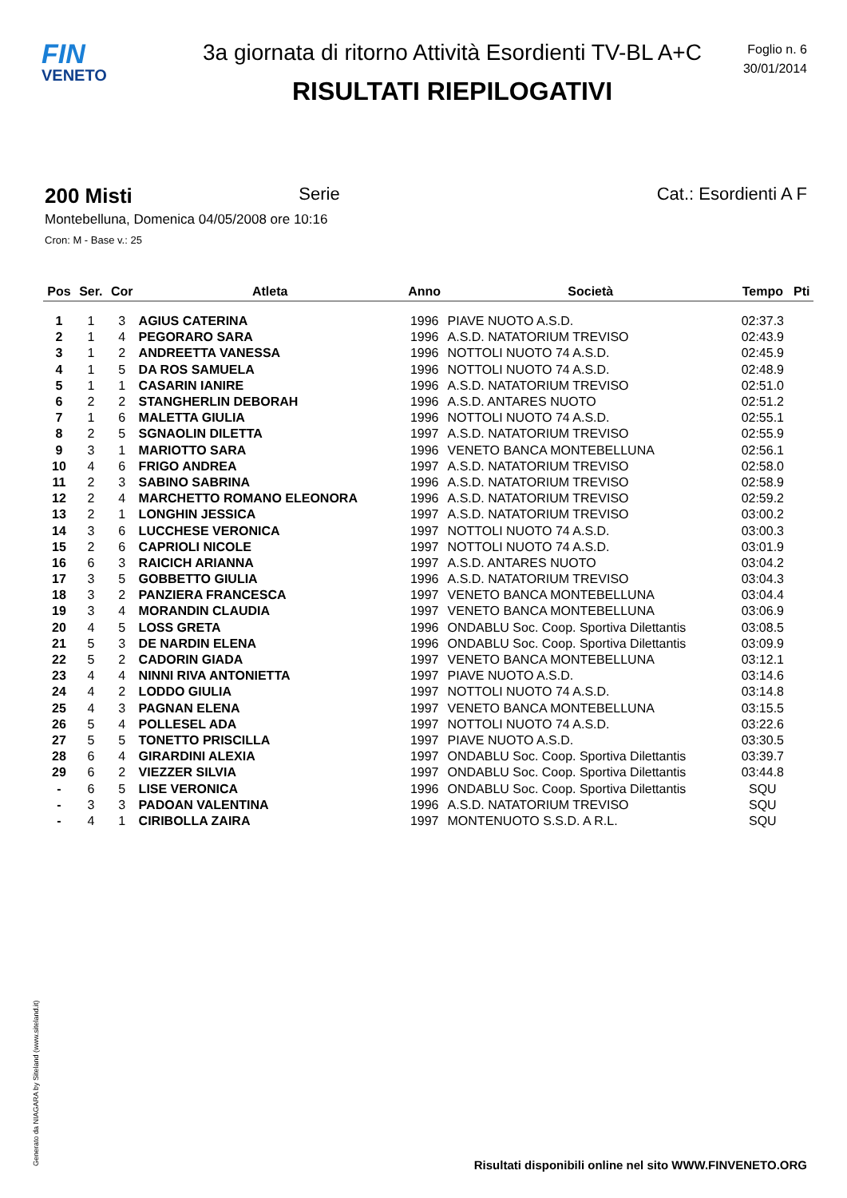FIN
VENETO
3a giornata di ritorno Attività Esordienti TV-BL A+C
RISULTATI RIEPILOGATIVI
Foglio n. 6
30/01/2014
200 Misti Serie Cat.: Esordienti A F
Montebelluna, Domenica 04/05/2008 ore 10:16
Cron: M - Base v.: 25
| Pos | Ser. | Cor | Atleta | Anno | Società | Tempo | Pti |
| --- | --- | --- | --- | --- | --- | --- | --- |
| 1 | 1 | 3 | AGIUS CATERINA | 1996 | PIAVE NUOTO A.S.D. | 02:37.3 | |
| 2 | 1 | 4 | PEGORARO SARA | 1996 | A.S.D. NATATORIUM TREVISO | 02:43.9 | |
| 3 | 1 | 2 | ANDREETTA VANESSA | 1996 | NOTTOLI NUOTO 74 A.S.D. | 02:45.9 | |
| 4 | 1 | 5 | DA ROS SAMUELA | 1996 | NOTTOLI NUOTO 74 A.S.D. | 02:48.9 | |
| 5 | 1 | 1 | CASARIN IANIRE | 1996 | A.S.D. NATATORIUM TREVISO | 02:51.0 | |
| 6 | 2 | 2 | STANGHERLIN DEBORAH | 1996 | A.S.D. ANTARES NUOTO | 02:51.2 | |
| 7 | 1 | 6 | MALETTA GIULIA | 1996 | NOTTOLI NUOTO 74 A.S.D. | 02:55.1 | |
| 8 | 2 | 5 | SGNAOLIN DILETTA | 1997 | A.S.D. NATATORIUM TREVISO | 02:55.9 | |
| 9 | 3 | 1 | MARIOTTO SARA | 1996 | VENETO BANCA MONTEBELLUNA | 02:56.1 | |
| 10 | 4 | 6 | FRIGO ANDREA | 1997 | A.S.D. NATATORIUM TREVISO | 02:58.0 | |
| 11 | 2 | 3 | SABINO SABRINA | 1996 | A.S.D. NATATORIUM TREVISO | 02:58.9 | |
| 12 | 2 | 4 | MARCHETTO ROMANO ELEONORA | 1996 | A.S.D. NATATORIUM TREVISO | 02:59.2 | |
| 13 | 2 | 1 | LONGHIN JESSICA | 1997 | A.S.D. NATATORIUM TREVISO | 03:00.2 | |
| 14 | 3 | 6 | LUCCHESE VERONICA | 1997 | NOTTOLI NUOTO 74 A.S.D. | 03:00.3 | |
| 15 | 2 | 6 | CAPRIOLI NICOLE | 1997 | NOTTOLI NUOTO 74 A.S.D. | 03:01.9 | |
| 16 | 6 | 3 | RAICICH ARIANNA | 1997 | A.S.D. ANTARES NUOTO | 03:04.2 | |
| 17 | 3 | 5 | GOBBETTO GIULIA | 1996 | A.S.D. NATATORIUM TREVISO | 03:04.3 | |
| 18 | 3 | 2 | PANZIERA FRANCESCA | 1997 | VENETO BANCA MONTEBELLUNA | 03:04.4 | |
| 19 | 3 | 4 | MORANDIN CLAUDIA | 1997 | VENETO BANCA MONTEBELLUNA | 03:06.9 | |
| 20 | 4 | 5 | LOSS GRETA | 1996 | ONDABLU Soc. Coop. Sportiva Dilettantis | 03:08.5 | |
| 21 | 5 | 3 | DE NARDIN ELENA | 1996 | ONDABLU Soc. Coop. Sportiva Dilettantis | 03:09.9 | |
| 22 | 5 | 2 | CADORIN GIADA | 1997 | VENETO BANCA MONTEBELLUNA | 03:12.1 | |
| 23 | 4 | 4 | NINNI RIVA ANTONIETTA | 1997 | PIAVE NUOTO A.S.D. | 03:14.6 | |
| 24 | 4 | 2 | LODDO GIULIA | 1997 | NOTTOLI NUOTO 74 A.S.D. | 03:14.8 | |
| 25 | 4 | 3 | PAGNAN ELENA | 1997 | VENETO BANCA MONTEBELLUNA | 03:15.5 | |
| 26 | 5 | 4 | POLLESEL ADA | 1997 | NOTTOLI NUOTO 74 A.S.D. | 03:22.6 | |
| 27 | 5 | 5 | TONETTO PRISCILLA | 1997 | PIAVE NUOTO A.S.D. | 03:30.5 | |
| 28 | 6 | 4 | GIRARDINI ALEXIA | 1997 | ONDABLU Soc. Coop. Sportiva Dilettantis | 03:39.7 | |
| 29 | 6 | 2 | VIEZZER SILVIA | 1997 | ONDABLU Soc. Coop. Sportiva Dilettantis | 03:44.8 | |
| - | 6 | 5 | LISE VERONICA | 1996 | ONDABLU Soc. Coop. Sportiva Dilettantis | SQU | |
| - | 3 | 3 | PADOAN VALENTINA | 1996 | A.S.D. NATATORIUM TREVISO | SQU | |
| - | 4 | 1 | CIRIBOLLA ZAIRA | 1997 | MONTENUOTO S.S.D. A R.L. | SQU | |
Generato da NIAGARA by Siteland (www.siteland.it)
Risultati disponibili online nel sito WWW.FINVENETO.ORG